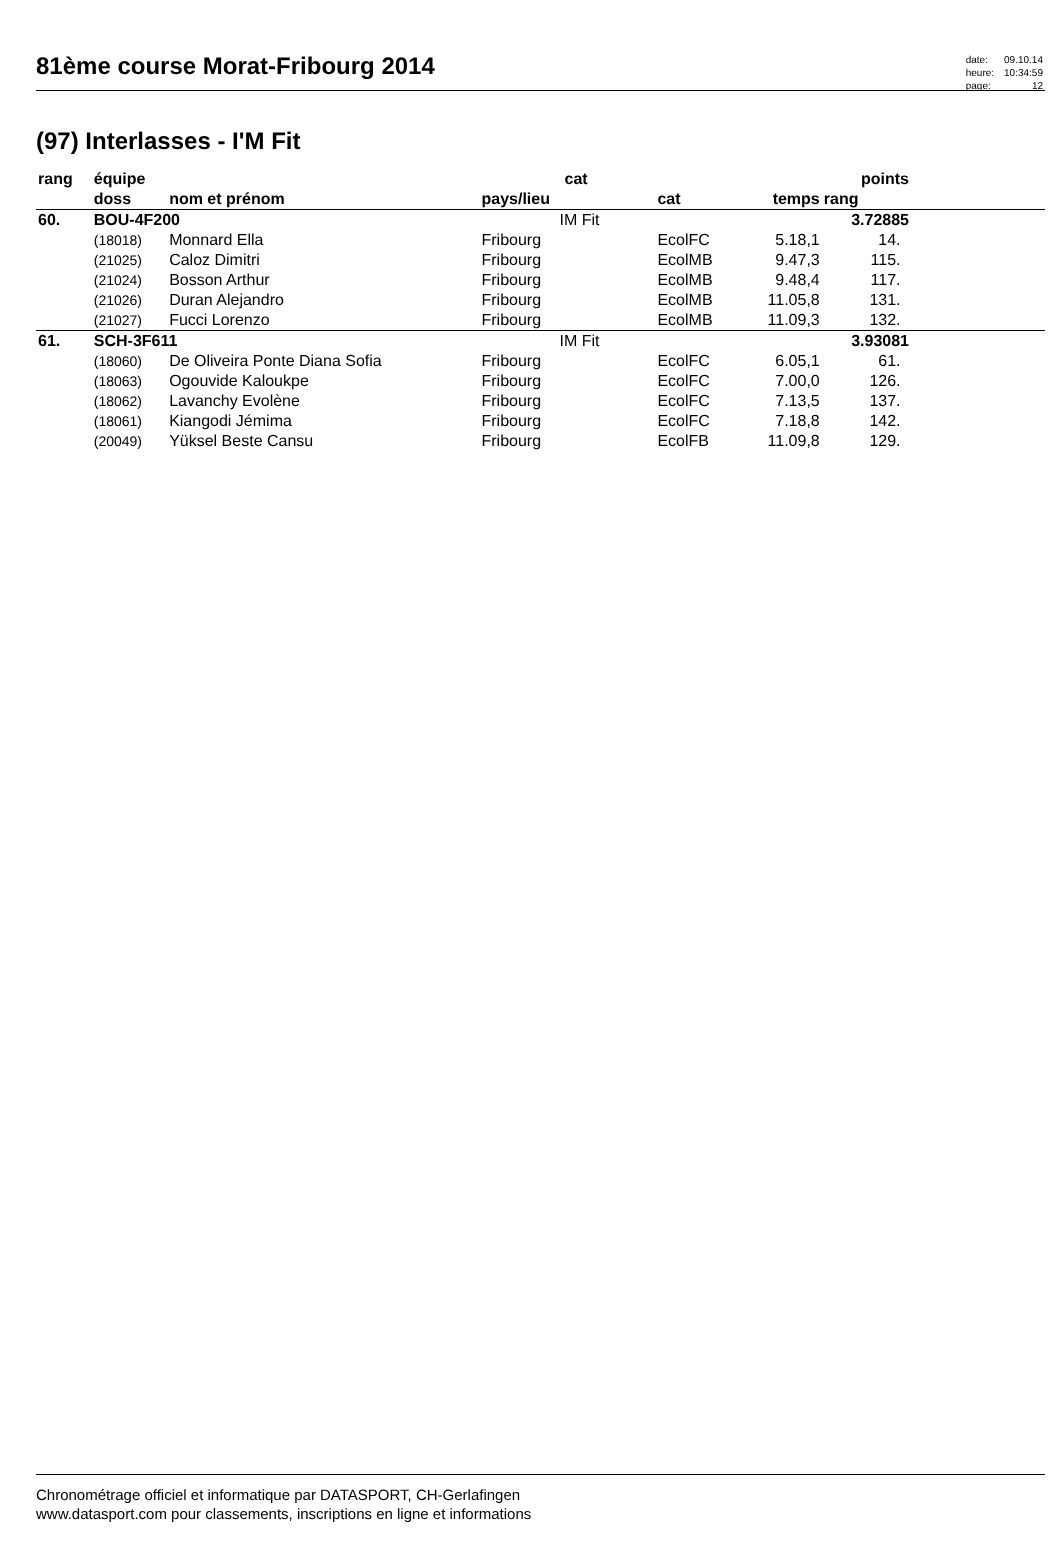81ème course Morat-Fribourg 2014
| date: | 09.10.14 |
| heure: | 10:34:59 |
| page: | 12 |
(97) Interlasses - I'M Fit
| rang | équipe | | cat | | | points | | |
| --- | --- | --- | --- | --- | --- | --- | --- | --- |
| | doss | nom et prénom | pays/lieu | cat | temps | rang | | |
| 60. | BOU-4F200 | | IM Fit | | | 3.72885 | | |
| | (18018) | Monnard Ella | Fribourg | EcolFC | 5.18,1 | 14. | | |
| | (21025) | Caloz Dimitri | Fribourg | EcolMB | 9.47,3 | 115. | | |
| | (21024) | Bosson Arthur | Fribourg | EcolMB | 9.48,4 | 117. | | |
| | (21026) | Duran Alejandro | Fribourg | EcolMB | 11.05,8 | 131. | | |
| | (21027) | Fucci Lorenzo | Fribourg | EcolMB | 11.09,3 | 132. | | |
| 61. | SCH-3F611 | | IM Fit | | | 3.93081 | | |
| | (18060) | De Oliveira Ponte Diana Sofia | Fribourg | EcolFC | 6.05,1 | 61. | | |
| | (18063) | Ogouvide Kaloukpe | Fribourg | EcolFC | 7.00,0 | 126. | | |
| | (18062) | Lavanchy Evolène | Fribourg | EcolFC | 7.13,5 | 137. | | |
| | (18061) | Kiangodi Jémima | Fribourg | EcolFC | 7.18,8 | 142. | | |
| | (20049) | Yüksel Beste Cansu | Fribourg | EcolFB | 11.09,8 | 129. | | |
Chronométrage officiel et informatique par DATASPORT, CH-Gerlafingen
www.datasport.com pour classements, inscriptions en ligne et informations